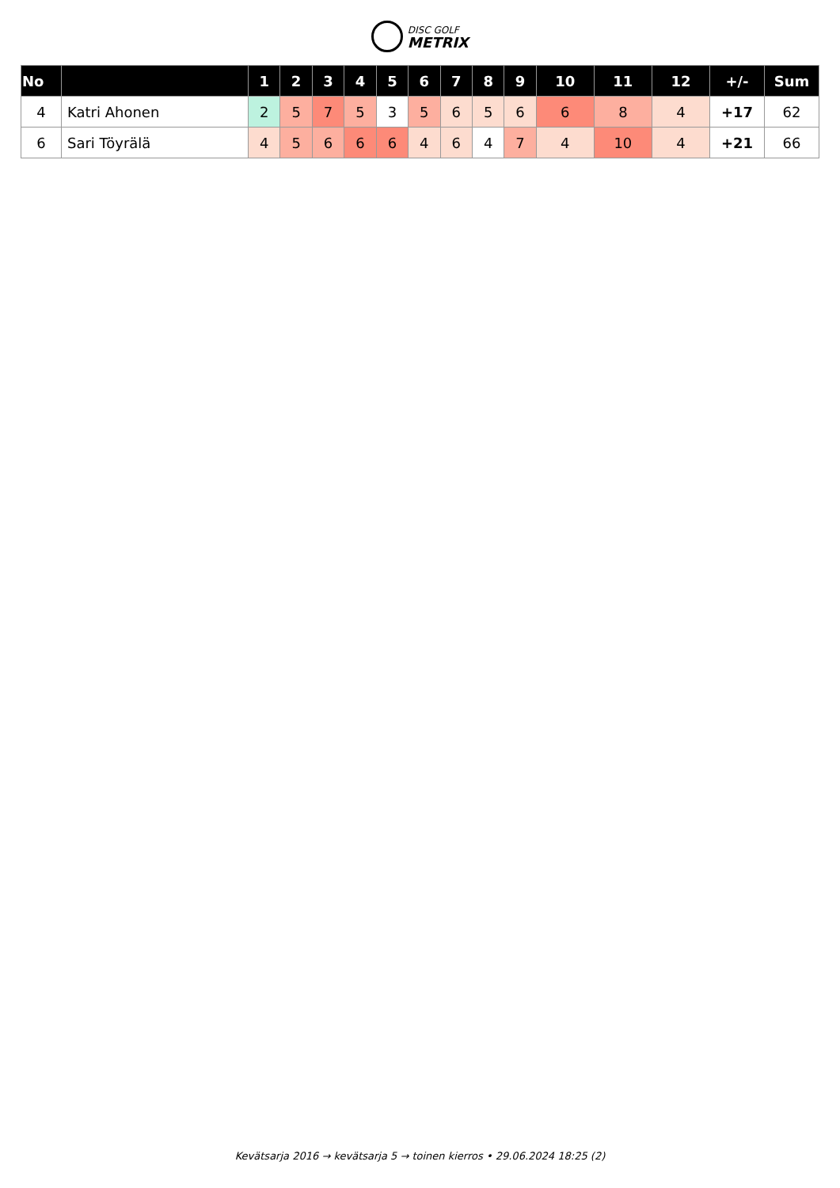DISC GOLF
METRIX
| No | | 1 | 2 | 3 | 4 | 5 | 6 | 7 | 8 | 9 | 10 | 11 | 12 | +/- | Sum |
| --- | --- | --- | --- | --- | --- | --- | --- | --- | --- | --- | --- | --- | --- | --- | --- |
| 4 | Katri Ahonen | 2 | 5 | 7 | 5 | 3 | 5 | 6 | 5 | 6 | 6 | 8 | 4 | +17 | 62 |
| 6 | Sari Töyrälä | 4 | 5 | 6 | 6 | 6 | 4 | 6 | 4 | 7 | 4 | 10 | 4 | +21 | 66 |
Kevätsarja 2016 → kevätsarja 5 → toinen kierros • 29.06.2024 18:25 (2)